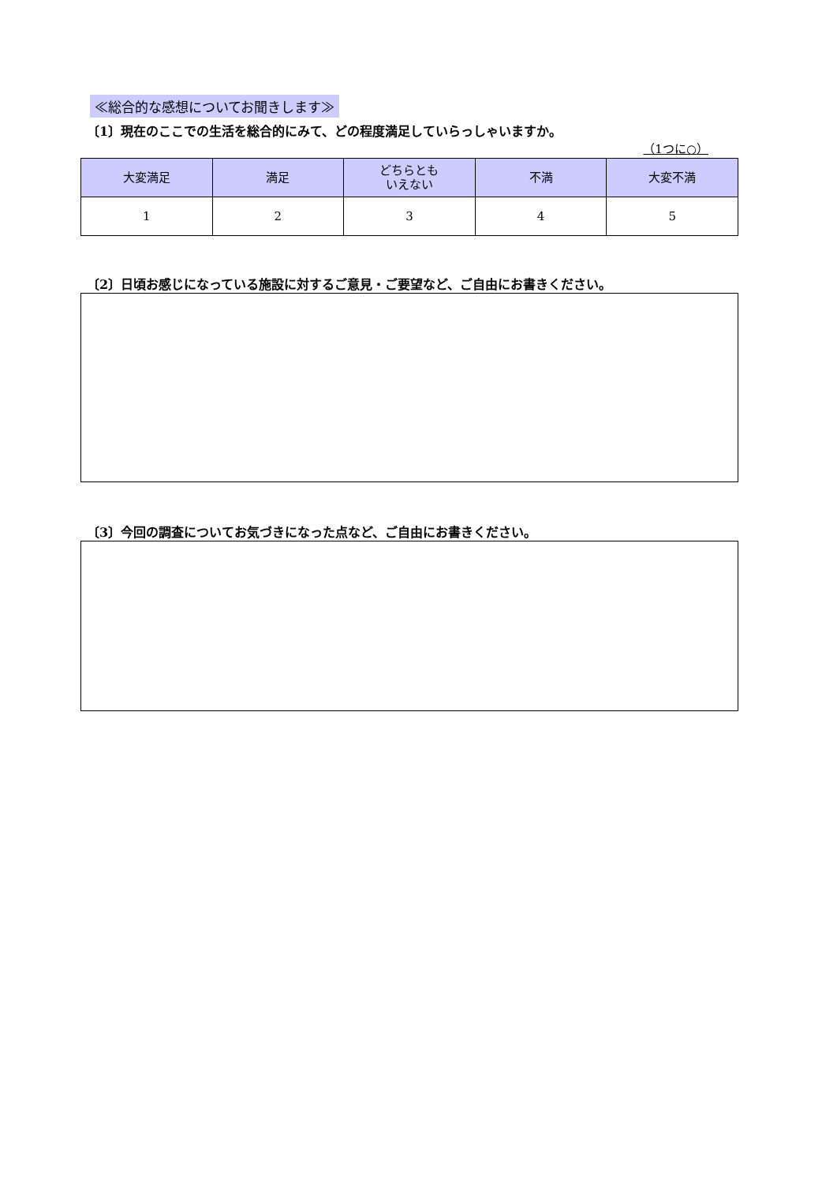≪総合的な感想についてお聞きします≫
〔1〕現在のここでの生活を総合的にみて、どの程度満足していらっしゃいますか。
（1つに○）
| 大変満足 | 満足 | どちらとも いえない | 不満 | 大変不満 |
| --- | --- | --- | --- | --- |
| 1 | 2 | 3 | 4 | 5 |
〔2〕日頃お感じになっている施設に対するご意見・ご要望など、ご自由にお書きください。
〔3〕今回の調査についてお気づきになった点など、ご自由にお書きください。